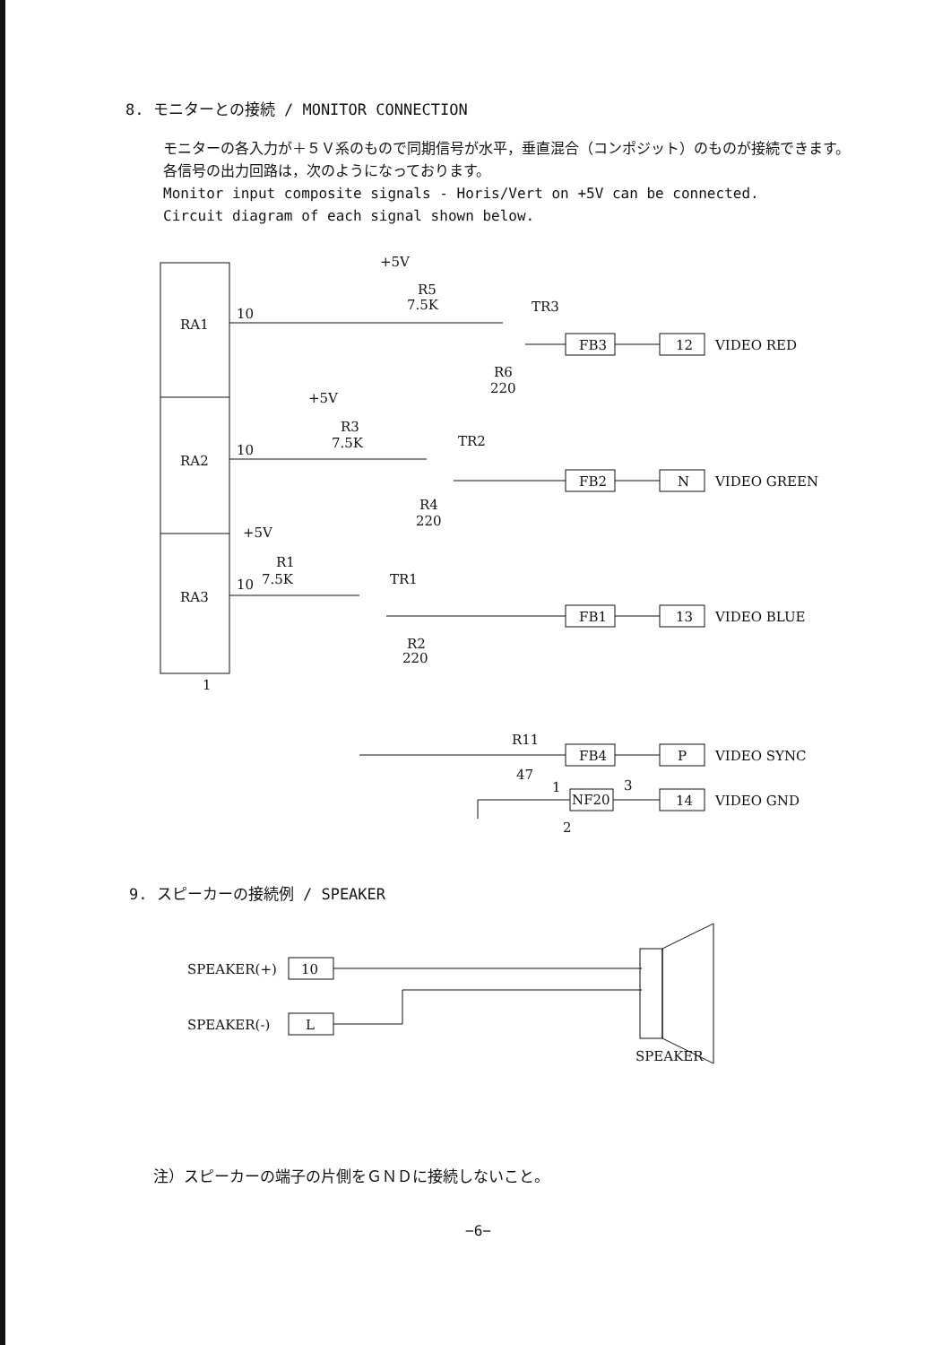8. モニターとの接続 / MONITOR CONNECTION
モニターの各入力が＋５Ｖ系のもので同期信号が水平，垂直混合（コンポジット）のものが接続できます。
各信号の出力回路は，次のようになっております。
Monitor input composite signals - Horis/Vert on +5V can be connected.
Circuit diagram of each signal shown below.
+5V
R5
7.5K
TR3
10
RA1
R6
220
FB3
12
VIDEO RED
+5V
R3
7.5K
TR2
10
RA2
R4
220
FB2
N
VIDEO GREEN
+5V
R1
10
7.5K
TR1
RA3
R2
220
FB1
13
VIDEO BLUE
1
R11
47
FB4
P
VIDEO SYNC
1
3
NF20
2
14
VIDEO GND
9. スピーカーの接続例 / SPEAKER
SPEAKER(+)
10
SPEAKER(-)
L
SPEAKER
注）スピーカーの端子の片側をＧＮＤに接続しないこと。
−6−